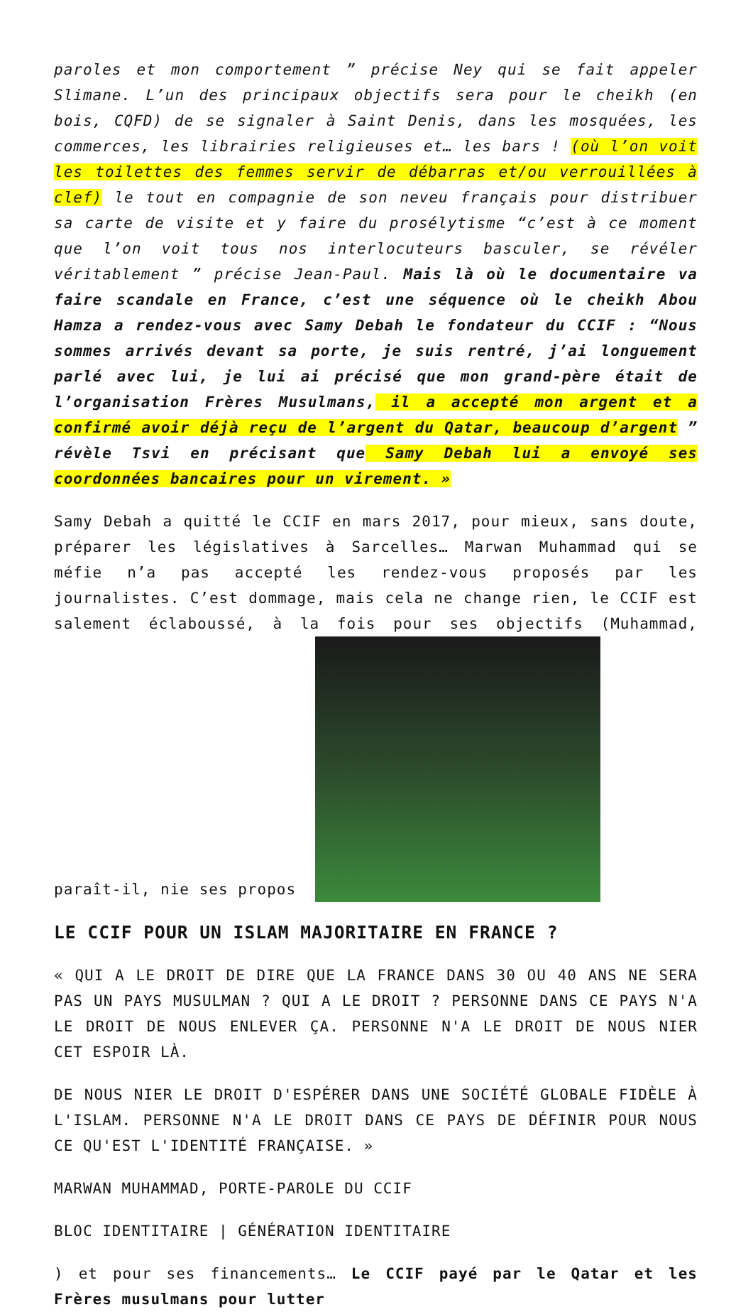paroles et mon comportement ” précise Ney qui se fait appeler Slimane. L’un des principaux objectifs sera pour le cheikh (en bois, CQFD) de se signaler à Saint Denis, dans les mosquées, les commerces, les librairies religieuses et… les bars ! (où l’on voit les toilettes des femmes servir de débarras et/ou verrouillées à clef) le tout en compagnie de son neveu français pour distribuer sa carte de visite et y faire du prosélytisme “c’est à ce moment que l’on voit tous nos interlocuteurs basculer, se révéler véritablement ” précise Jean-Paul. Mais là où le documentaire va faire scandale en France, c’est une séquence où le cheikh Abou Hamza a rendez-vous avec Samy Debah le fondateur du CCIF : “Nous sommes arrivés devant sa porte, je suis rentré, j’ai longuement parlé avec lui, je lui ai précisé que mon grand-père était de l’organisation Frères Musulmans, il a accepté mon argent et a confirmé avoir déjà reçu de l’argent du Qatar, beaucoup d’argent ” révèle Tsvi en précisant que Samy Debah lui a envoyé ses coordonnées bancaires pour un virement. »
Samy Debah a quitté le CCIF en mars 2017, pour mieux, sans doute, préparer les législatives à Sarcelles… Marwan Muhammad qui se méfie n’a pas accepté les rendez-vous proposés par les journalistes. C’est dommage, mais cela ne change rien, le CCIF est salement éclaboussé, à la fois pour ses objectifs (Muhammad, paraît-il, nie ses propos
LE CCIF POUR UN ISLAM MAJORITAIRE EN FRANCE ?
« QUI A LE DROIT DE DIRE QUE LA FRANCE DANS 30 OU 40 ANS NE SERA PAS UN PAYS MUSULMAN ? QUI A LE DROIT ? PERSONNE DANS CE PAYS N'A LE DROIT DE NOUS ENLEVER ÇA. PERSONNE N'A LE DROIT DE NOUS NIER CET ESPOIR LÀ.
DE NOUS NIER LE DROIT D'ESPÉRER DANS UNE SOCIÉTÉ GLOBALE FIDÈLE À L'ISLAM. PERSONNE N'A LE DROIT DANS CE PAYS DE DÉFINIR POUR NOUS CE QU'EST L'IDENTITÉ FRANÇAISE. »
MARWAN MUHAMMAD, PORTE-PAROLE DU CCIF
BLOC IDENTITAIRE | GÉNÉRATION IDENTITAIRE
) et pour ses financements… Le CCIF payé par le Qatar et les Frères musulmans pour lutter